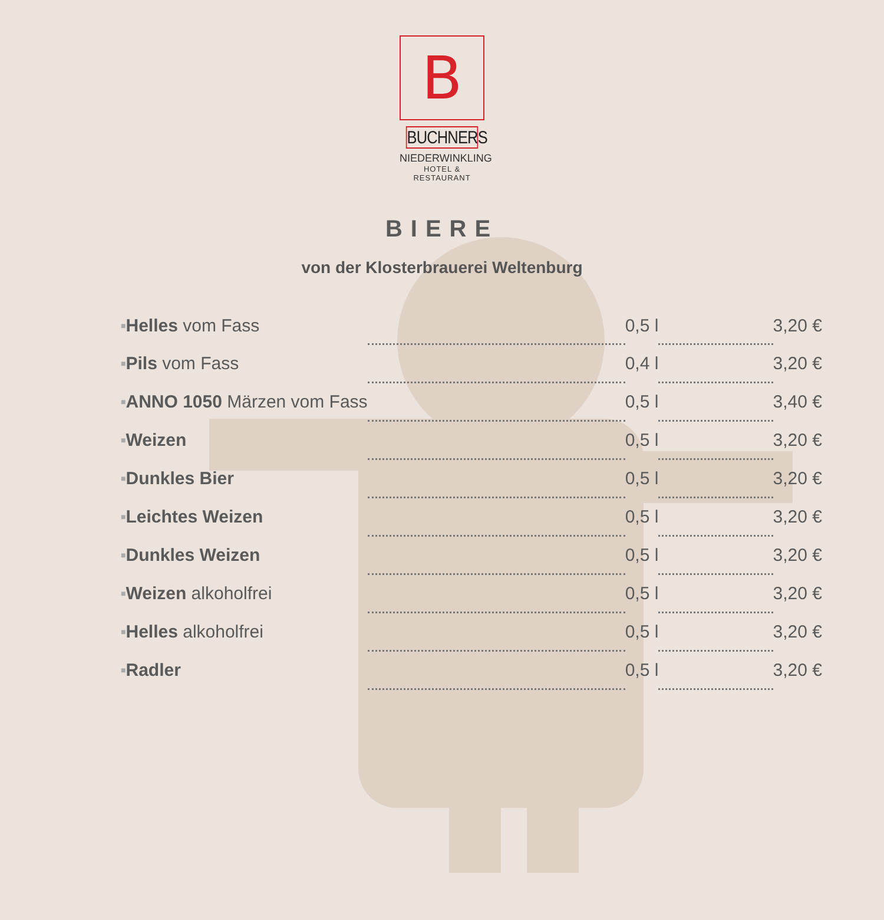B
BUCHNERS
NIEDERWINKLING
HOTEL & RESTAURANT
BIERE
von der Klosterbrauerei Weltenburg
| ■ | Helles vom Fass | | 0,5 l | | 3,20 € |
| ■ | Pils vom Fass | | 0,4 l | | 3,20 € |
| ■ | ANNO 1050 Märzen vom Fass | | 0,5 l | | 3,40 € |
| ■ | Weizen | | 0,5 l | | 3,20 € |
| ■ | Dunkles Bier | | 0,5 l | | 3,20 € |
| ■ | Leichtes Weizen | | 0,5 l | | 3,20 € |
| ■ | Dunkles Weizen | | 0,5 l | | 3,20 € |
| ■ | Weizen alkoholfrei | | 0,5 l | | 3,20 € |
| ■ | Helles alkoholfrei | | 0,5 l | | 3,20 € |
| ■ | Radler | | 0,5 l | | 3,20 € |